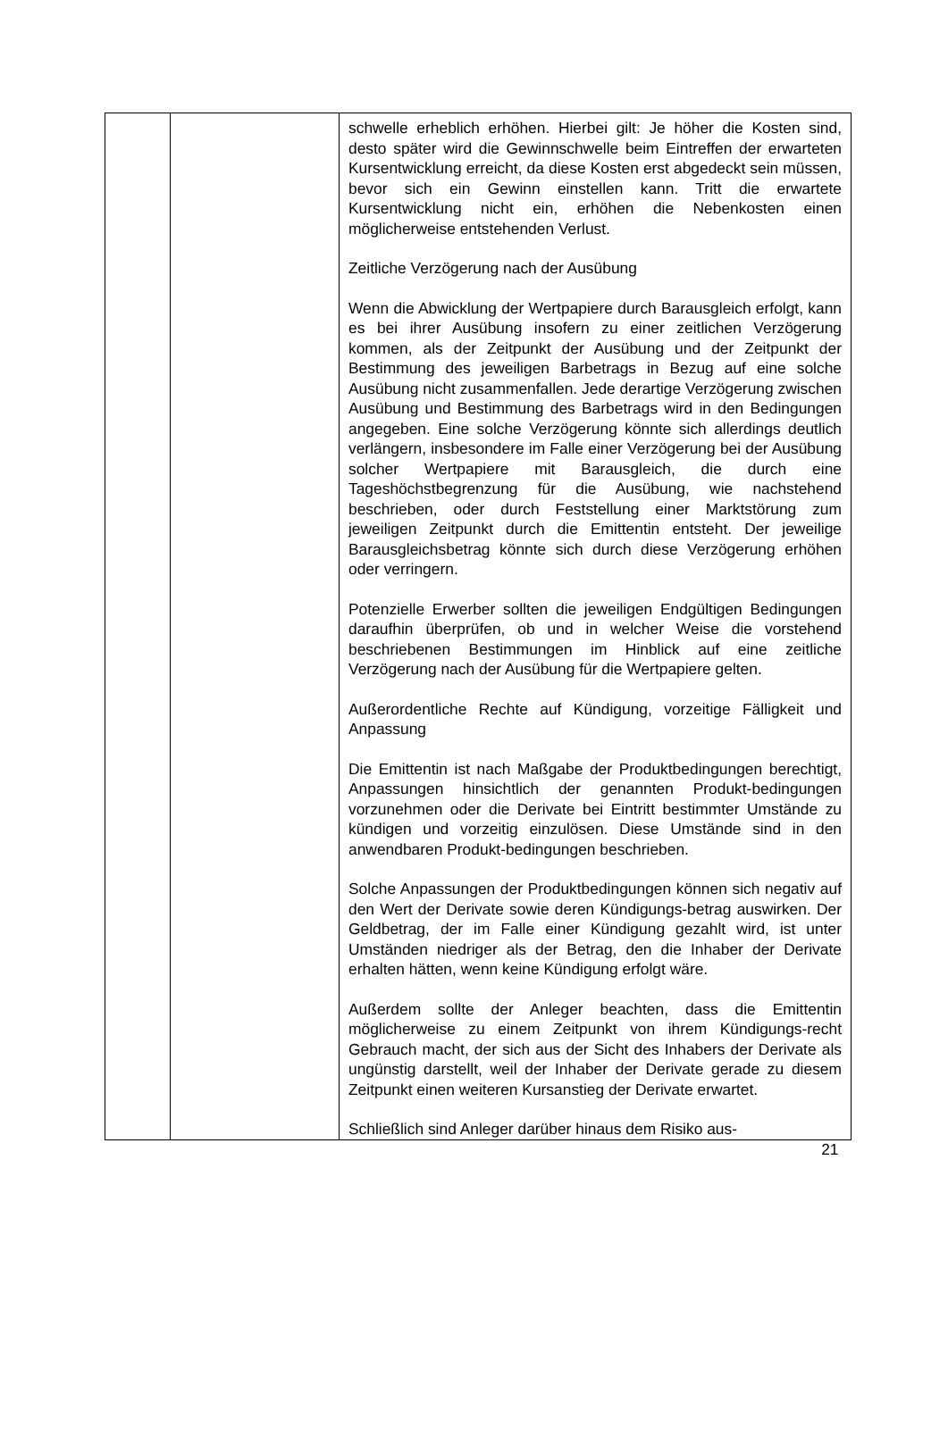| | | schwelle erheblich erhöhen. Hierbei gilt: Je höher die Kosten sind, desto später wird die Gewinnschwelle beim Eintreffen der erwarteten Kursentwicklung erreicht, da diese Kosten erst abgedeckt sein müssen, bevor sich ein Gewinn einstellen kann. Tritt die erwartete Kursentwicklung nicht ein, erhöhen die Nebenkosten einen möglicherweise entstehenden Verlust. Zeitliche Verzögerung nach der Ausübung Wenn die Abwicklung der Wertpapiere durch Barausgleich erfolgt, kann es bei ihrer Ausübung insofern zu einer zeitlichen Verzögerung kommen, als der Zeitpunkt der Ausübung und der Zeitpunkt der Bestimmung des jeweiligen Barbetrags in Bezug auf eine solche Ausübung nicht zusammenfallen. Jede derartige Verzögerung zwischen Ausübung und Bestimmung des Barbetrags wird in den Bedingungen angegeben. Eine solche Verzögerung könnte sich allerdings deutlich verlängern, insbesondere im Falle einer Verzögerung bei der Ausübung solcher Wertpapiere mit Barausgleich, die durch eine Tageshöchstbegrenzung für die Ausübung, wie nachstehend beschrieben, oder durch Feststellung einer Marktstörung zum jeweiligen Zeitpunkt durch die Emittentin entsteht. Der jeweilige Barausgleichsbetrag könnte sich durch diese Verzögerung erhöhen oder verringern. Potenzielle Erwerber sollten die jeweiligen Endgültigen Bedingungen daraufhin überprüfen, ob und in welcher Weise die vorstehend beschriebenen Bestimmungen im Hinblick auf eine zeitliche Verzögerung nach der Ausübung für die Wertpapiere gelten. Außerordentliche Rechte auf Kündigung, vorzeitige Fälligkeit und Anpassung Die Emittentin ist nach Maßgabe der Produktbedingungen berechtigt, Anpassungen hinsichtlich der genannten Produkt-bedingungen vorzunehmen oder die Derivate bei Eintritt bestimmter Umstände zu kündigen und vorzeitig einzulösen. Diese Umstände sind in den anwendbaren Produkt-bedingungen beschrieben. Solche Anpassungen der Produktbedingungen können sich negativ auf den Wert der Derivate sowie deren Kündigungs-betrag auswirken. Der Geldbetrag, der im Falle einer Kündigung gezahlt wird, ist unter Umständen niedriger als der Betrag, den die Inhaber der Derivate erhalten hätten, wenn keine Kündigung erfolgt wäre. Außerdem sollte der Anleger beachten, dass die Emittentin möglicherweise zu einem Zeitpunkt von ihrem Kündigungs-recht Gebrauch macht, der sich aus der Sicht des Inhabers der Derivate als ungünstig darstellt, weil der Inhaber der Derivate gerade zu diesem Zeitpunkt einen weiteren Kursanstieg der Derivate erwartet. Schließlich sind Anleger darüber hinaus dem Risiko aus- |
21